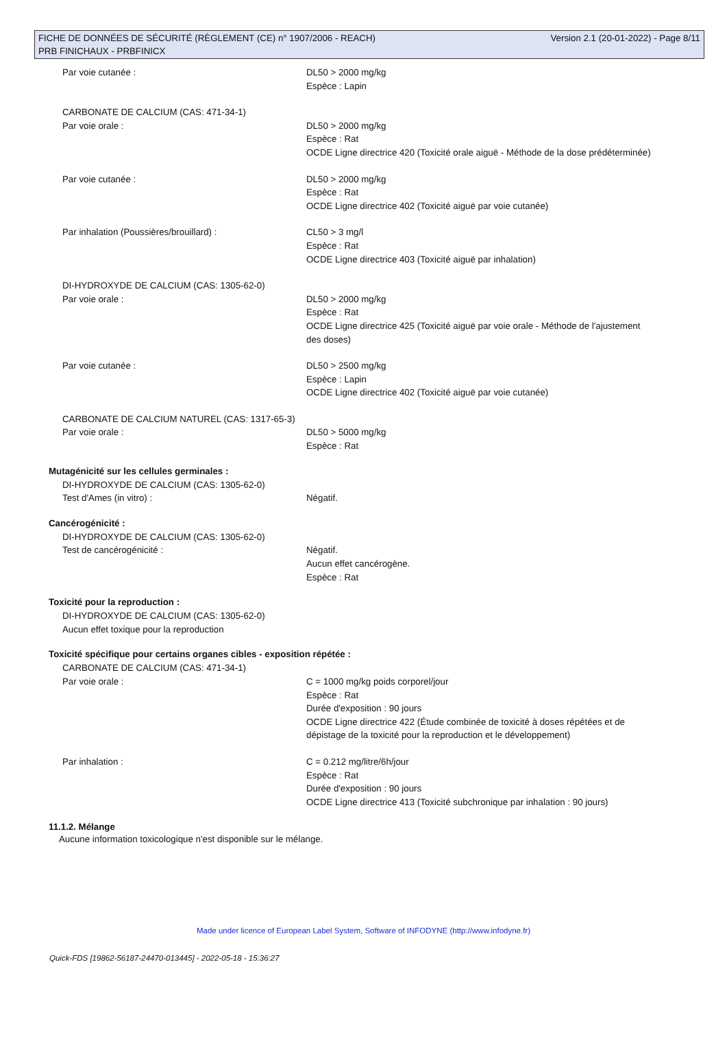FICHE DE DONNÉES DE SÉCURITÉ (RÈGLEMENT (CE) n° 1907/2006 - REACH) Version 2.1 (20-01-2022) - Page 8/11
PRB FINICHAUX - PRBFINICX
Par voie cutanée : DL50 > 2000 mg/kg
Espèce : Lapin
CARBONATE DE CALCIUM (CAS: 471-34-1)
Par voie orale : DL50 > 2000 mg/kg
Espèce : Rat
OCDE Ligne directrice 420 (Toxicité orale aiguë - Méthode de la dose prédéterminée)
Par voie cutanée : DL50 > 2000 mg/kg
Espèce : Rat
OCDE Ligne directrice 402 (Toxicité aiguë par voie cutanée)
Par inhalation (Poussières/brouillard) : CL50 > 3 mg/l
Espèce : Rat
OCDE Ligne directrice 403 (Toxicité aiguë par inhalation)
DI-HYDROXYDE DE CALCIUM (CAS: 1305-62-0)
Par voie orale : DL50 > 2000 mg/kg
Espèce : Rat
OCDE Ligne directrice 425 (Toxicité aiguë par voie orale - Méthode de l'ajustement des doses)
Par voie cutanée : DL50 > 2500 mg/kg
Espèce : Lapin
OCDE Ligne directrice 402 (Toxicité aiguë par voie cutanée)
CARBONATE DE CALCIUM NATUREL (CAS: 1317-65-3)
Par voie orale : DL50 > 5000 mg/kg
Espèce : Rat
Mutagénicité sur les cellules germinales :
DI-HYDROXYDE DE CALCIUM (CAS: 1305-62-0)
Test d'Ames (in vitro) : Négatif.
Cancérogénicité :
DI-HYDROXYDE DE CALCIUM (CAS: 1305-62-0)
Test de cancérogénicité : Négatif.
Aucun effet cancérogène.
Espèce : Rat
Toxicité pour la reproduction :
DI-HYDROXYDE DE CALCIUM (CAS: 1305-62-0)
Aucun effet toxique pour la reproduction
Toxicité spécifique pour certains organes cibles - exposition répétée :
CARBONATE DE CALCIUM (CAS: 471-34-1)
Par voie orale : C = 1000 mg/kg poids corporel/jour
Espèce : Rat
Durée d'exposition : 90 jours
OCDE Ligne directrice 422 (Étude combinée de toxicité à doses répétées et de dépistage de la toxicité pour la reproduction et le développement)
Par inhalation : C = 0.212 mg/litre/6h/jour
Espèce : Rat
Durée d'exposition : 90 jours
OCDE Ligne directrice 413 (Toxicité subchronique par inhalation : 90 jours)
11.1.2. Mélange
Aucune information toxicologique n'est disponible sur le mélange.
Made under licence of European Label System, Software of INFODYNE (http://www.infodyne.fr)
Quick-FDS [19862-56187-24470-013445] - 2022-05-18 - 15:36:27